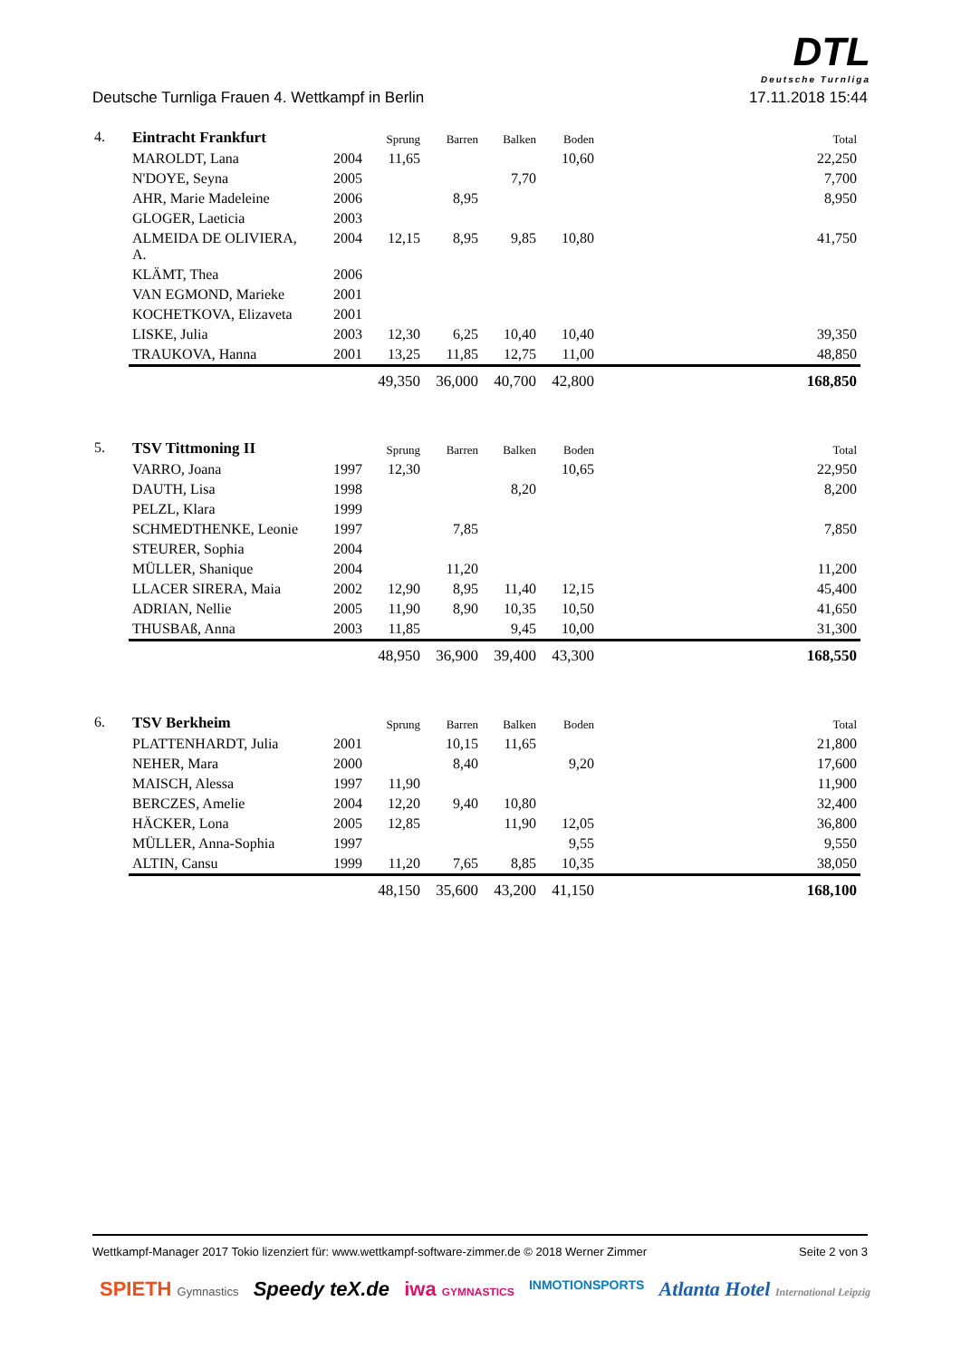DTL
Deutsche Turnliga
Deutsche Turnliga Frauen 4. Wettkampf in Berlin 17.11.2018 15:44
| 4. | Eintracht Frankfurt | | Sprung | Barren | Balken | Boden | | Total |
| | MAROLDT, Lana | 2004 | 11,65 | | | 10,60 | | 22,250 |
| | N'DOYE, Seyna | 2005 | | | 7,70 | | | 7,700 |
| | AHR, Marie Madeleine | 2006 | | 8,95 | | | | 8,950 |
| | GLOGER, Laeticia | 2003 | | | | | | |
| | ALMEIDA DE OLIVIERA, A. | 2004 | 12,15 | 8,95 | 9,85 | 10,80 | | 41,750 |
| | KLÄMT, Thea | 2006 | | | | | | |
| | VAN EGMOND, Marieke | 2001 | | | | | | |
| | KOCHETKOVA, Elizaveta | 2001 | | | | | | |
| | LISKE, Julia | 2003 | 12,30 | 6,25 | 10,40 | 10,40 | | 39,350 |
| | TRAUKOVA, Hanna | 2001 | 13,25 | 11,85 | 12,75 | 11,00 | | 48,850 |
| | | | 49,350 | 36,000 | 40,700 | 42,800 | | 168,850 |
| 5. | TSV Tittmoning II | | Sprung | Barren | Balken | Boden | | Total |
| | VARRO, Joana | 1997 | 12,30 | | | 10,65 | | 22,950 |
| | DAUTH, Lisa | 1998 | | | 8,20 | | | 8,200 |
| | PELZL, Klara | 1999 | | | | | | |
| | SCHMEDTHENKE, Leonie | 1997 | | 7,85 | | | | 7,850 |
| | STEURER, Sophia | 2004 | | | | | | |
| | MÜLLER, Shanique | 2004 | | 11,20 | | | | 11,200 |
| | LLACER SIRERA, Maia | 2002 | 12,90 | 8,95 | 11,40 | 12,15 | | 45,400 |
| | ADRIAN, Nellie | 2005 | 11,90 | 8,90 | 10,35 | 10,50 | | 41,650 |
| | THUSBAß, Anna | 2003 | 11,85 | | 9,45 | 10,00 | | 31,300 |
| | | | 48,950 | 36,900 | 39,400 | 43,300 | | 168,550 |
| 6. | TSV Berkheim | | Sprung | Barren | Balken | Boden | | Total |
| | PLATTENHARDT, Julia | 2001 | | 10,15 | 11,65 | | | 21,800 |
| | NEHER, Mara | 2000 | | 8,40 | | 9,20 | | 17,600 |
| | MAISCH, Alessa | 1997 | 11,90 | | | | | 11,900 |
| | BERCZES, Amelie | 2004 | 12,20 | 9,40 | 10,80 | | | 32,400 |
| | HÄCKER, Lona | 2005 | 12,85 | | 11,90 | 12,05 | | 36,800 |
| | MÜLLER, Anna-Sophia | 1997 | | | | 9,55 | | 9,550 |
| | ALTIN, Cansu | 1999 | 11,20 | 7,65 | 8,85 | 10,35 | | 38,050 |
| | | | 48,150 | 35,600 | 43,200 | 41,150 | | 168,100 |
Wettkampf-Manager 2017 Tokio lizenziert für: www.wettkampf-software-zimmer.de © 2018 Werner Zimmer Seite 2 von 3
SPIETH Gymnastics Speedy teX.de iwa GYMNASTICS INMOTIONSPORTS Atlanta Hotel International Leipzig